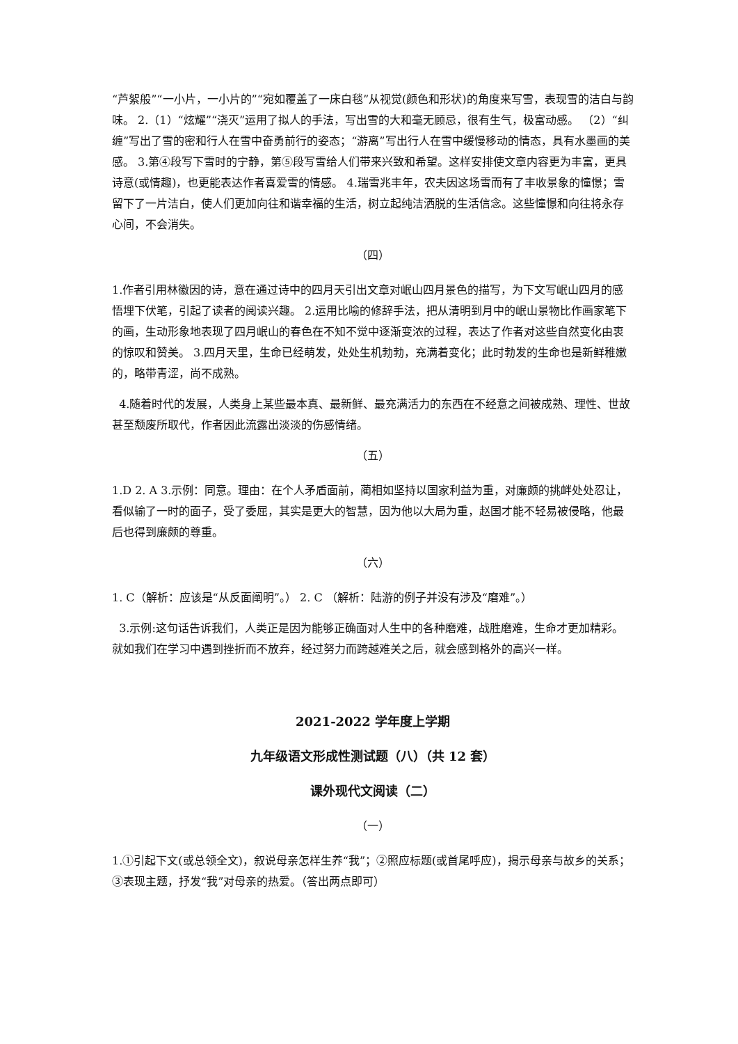“芦絮般”“一小片，一小片的”“宛如覆盖了一床白毯”从视觉(颜色和形状)的角度来写雪，表现雪的洁白与韵味。 2.（1）“炫耀”“浇灭”运用了拟人的手法，写出雪的大和毫无顾忌，很有生气，极富动感。 （2）“纠缠”写出了雪的密和行人在雪中奋勇前行的姿态；“游离”写出行人在雪中缓慢移动的情态，具有水墨画的美感。 3.第④段写下雪时的宁静，第⑤段写雪给人们带来兴致和希望。这样安排使文章内容更为丰富，更具诗意(或情趣)，也更能表达作者喜爱雪的情感。 4.瑞雪兆丰年，农夫因这场雪而有了丰收景象的憧憬；雪留下了一片洁白，使人们更加向往和谐幸福的生活，树立起纯洁洒脱的生活信念。这些憧憬和向往将永存心间，不会消失。
（四）
1.作者引用林徽因的诗，意在通过诗中的四月天引出文章对岷山四月景色的描写，为下文写岷山四月的感悟埋下伏笔，引起了读者的阅读兴趣。 2.运用比喻的修辞手法，把从清明到月中的岷山景物比作画家笔下的画，生动形象地表现了四月岷山的春色在不知不觉中逐渐变浓的过程，表达了作者对这些自然变化由衷的惊叹和赞美。 3.四月天里，生命已经萌发，处处生机勃勃，充满着变化；此时勃发的生命也是新鲜稚嫩的，略带青涩，尚不成熟。
4.随着时代的发展，人类身上某些最本真、最新鲜、最充满活力的东西在不经意之间被成熟、理性、世故甚至颓废所取代，作者因此流露出淡淡的伤感情绪。
（五）
1.D 2. A 3.示例：同意。理由：在个人矛盾面前，蔺相如坚持以国家利益为重，对廉颇的挑衅处处忍让，看似输了一时的面子，受了委屈，其实是更大的智慧，因为他以大局为重，赵国才能不轻易被侵略，他最后也得到廉颇的尊重。
（六）
1. C（解析：应该是“从反面阐明”。） 2. C （解析：陆游的例子并没有涉及“磨难”。）
3.示例:这句话告诉我们，人类正是因为能够正确面对人生中的各种磨难，战胜磨难，生命才更加精彩。就如我们在学习中遇到挫折而不放弃，经过努力而跨越难关之后，就会感到格外的高兴一样。
2021-2022 学年度上学期
九年级语文形成性测试题（八）（共 12 套）
课外现代文阅读（二）
（一）
1.①引起下文(或总领全文)，叙说母亲怎样生养“我”；②照应标题(或首尾呼应)，揭示母亲与故乡的关系；③表现主题，抒发“我”对母亲的热爱。（答出两点即可）